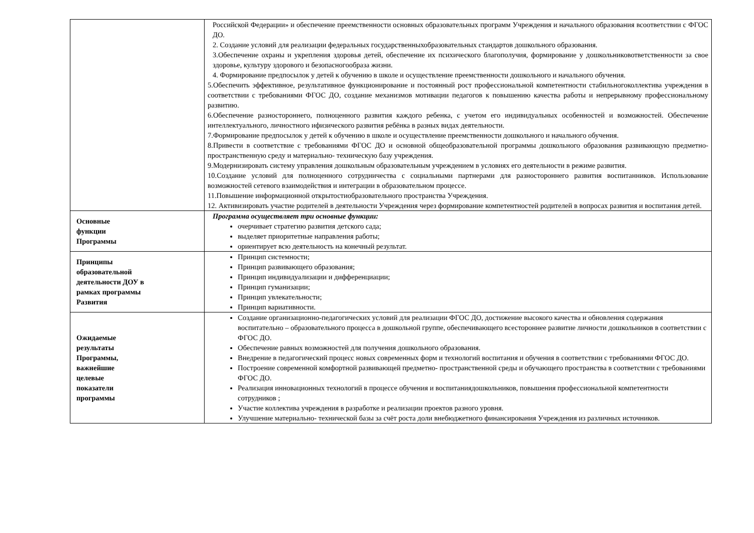| | Российской Федерации» и обеспечение преемственности основных образовательных программ Учреждения и начального образования всоответствии с ФГОС ДО. 2. Создание условий для реализации федеральных государственныхобразовательных стандартов дошкольного образования. 3.Обеспечение охраны и укрепления здоровья детей, обеспечение их психического благополучия, формирование у дошкольниковответственности за свое здоровье, культуру здорового и безопасногообраза жизни. 4. Формирование предпосылок у детей к обучению в школе и осуществление преемственности дошкольного и начального обучения. 5.Обеспечить эффективное, результативное функционирование и постоянный рост профессиональной компетентности стабильногоколлектива учреждения в соответствии с требованиями ФГОС ДО, создание механизмов мотивации педагогов к повышению качества работы и непрерывному профессиональному развитию. 6.Обеспечение разностороннего, полноценного развития каждого ребенка, с учетом его индивидуальных особенностей и возможностей. Обеспечение интеллектуального, личностного ифизического развития ребёнка в разных видах деятельности. 7.Формирование предпосылок у детей к обучению в школе и осуществление преемственности дошкольного и начального обучения. 8.Привести в соответствие с требованиями ФГОС ДО и основной общеобразовательной программы дошкольного образования развивающую предметно-пространственную среду и материально- техническую базу учреждения. 9.Модернизировать систему управления дошкольным образовательным учреждением в условиях его деятельности в режиме развития. 10.Создание условий для полноценного сотрудничества с социальными партнерами для разностороннего развития воспитанников. Использование возможностей сетевого взаимодействия и интеграции в образовательном процессе. 11.Повышение информационной открытостиобразовательного пространства Учреждения. 12. Активизировать участие родителей в деятельности Учреждения через формирование компетентностей родителей в вопросах развития и воспитания детей. |
| Основные функции Программы | Программа осуществляет три основные функции: очерчивает стратегию развития детского сада; выделяет приоритетные направления работы; ориентирует всю деятельность на конечный результат. |
| Принципы образовательной деятельности ДОУ в рамках программы Развития | Принцип системности; Принцип развивающего образования; Принцип индивидуализации и дифференциации; Принцип гуманизации; Принцип увлекательности; Принцип вариативности. |
| Ожидаемые результаты Программы, важнейшие целевые показатели программы | Создание организационно-педагогических условий для реализации ФГОС ДО, достижение высокого качества и обновления содержания воспитательно – образовательного процесса в дошкольной группе, обеспечивающего всестороннее развитие личности дошкольников в соответствии с ФГОС ДО. Обеспечение равных возможностей для получения дошкольного образования. Внедрение в педагогический процесс новых современных форм и технологий воспитания и обучения в соответствии с требованиями ФГОС ДО. Построение современной комфортной развивающей предметно- пространственной среды и обучающего пространства в соответствии с требованиями ФГОС ДО. Реализация инновационных технологий в процессе обучения и воспитаниядошкольников, повышения профессиональной компетентности сотрудников ; Участие коллектива учреждения в разработке и реализации проектов разного уровня. Улучшение материально- технической базы за счёт роста доли внебюджетного финансирования Учреждения из различных источников. |